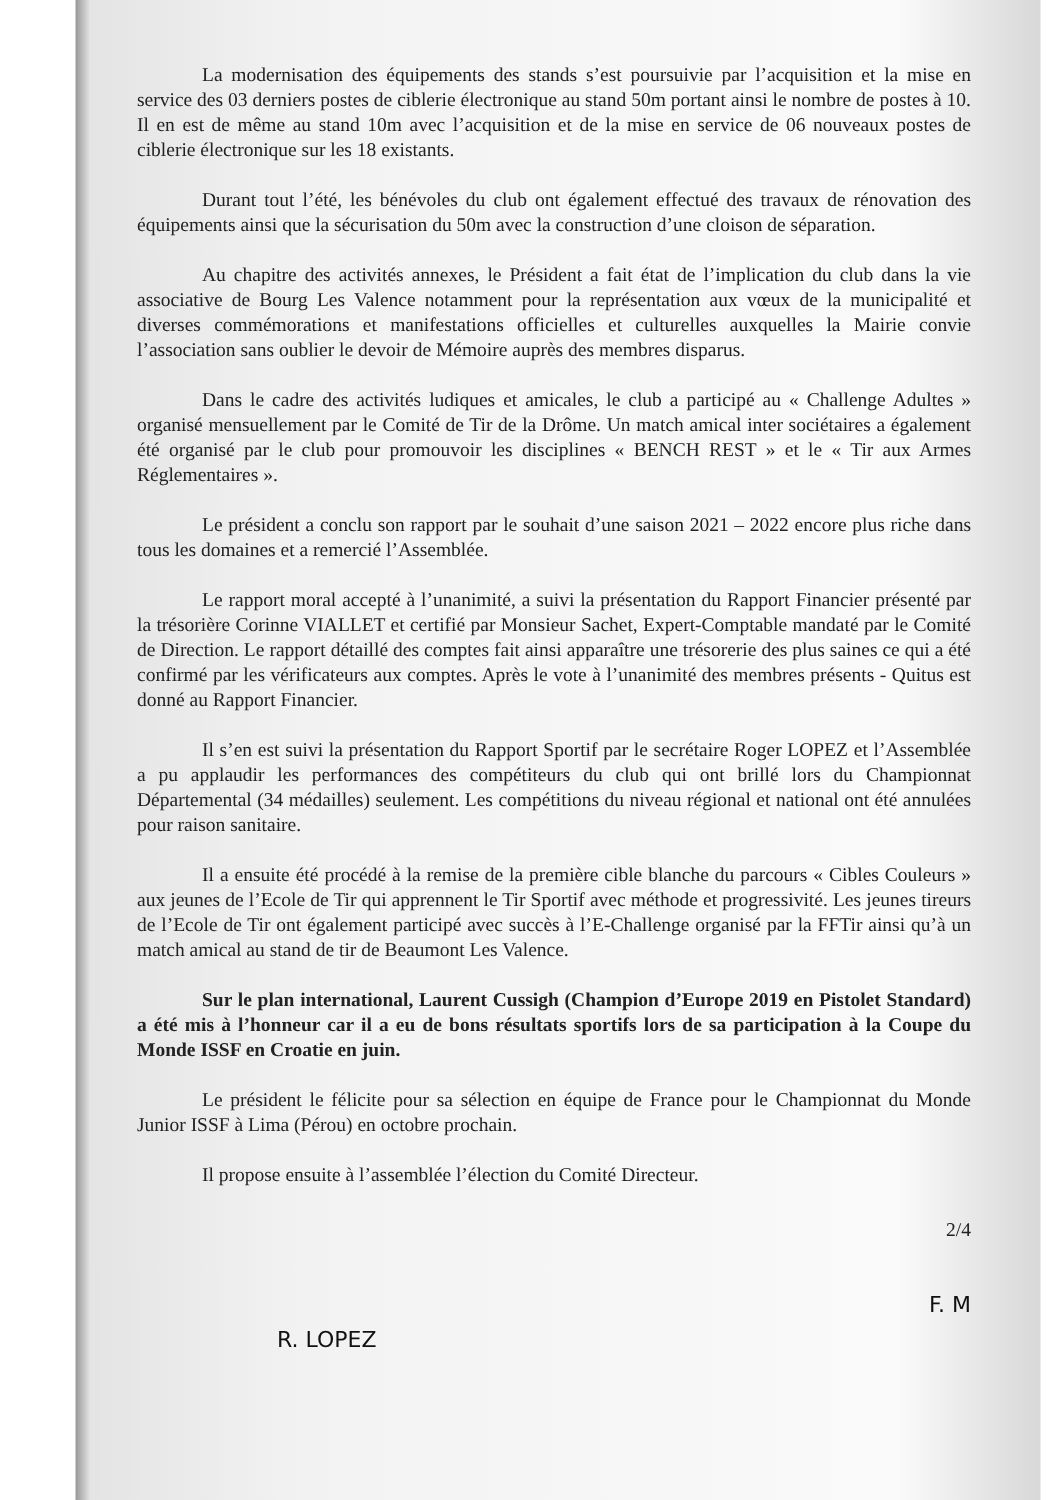La modernisation des équipements des stands s’est poursuivie par l’acquisition et la mise en service des 03 derniers postes de ciblerie électronique au stand 50m portant ainsi le nombre de postes à 10. Il en est de même au stand 10m avec l’acquisition et de la mise en service de 06 nouveaux postes de ciblerie électronique sur les 18 existants.
Durant tout l’été, les bénévoles du club ont également effectué des travaux de rénovation des équipements ainsi que la sécurisation du 50m avec la construction d’une cloison de séparation.
Au chapitre des activités annexes, le Président a fait état de l’implication du club dans la vie associative de Bourg Les Valence notamment pour la représentation aux vœux de la municipalité et diverses commémorations et manifestations officielles et culturelles auxquelles la Mairie convie l’association sans oublier le devoir de Mémoire auprès des membres disparus.
Dans le cadre des activités ludiques et amicales, le club a participé au « Challenge Adultes » organisé mensuellement par le Comité de Tir de la Drôme. Un match amical inter sociétaires a également été organisé par le club pour promouvoir les disciplines « BENCH REST » et le « Tir aux Armes Réglementaires ».
Le président a conclu son rapport par le souhait d’une saison 2021 – 2022 encore plus riche dans tous les domaines et a remercié l’Assemblée.
Le rapport moral accepté à l’unanimité, a suivi la présentation du Rapport Financier présenté par la trésorière Corinne VIALLET et certifié par Monsieur Sachet, Expert-Comptable mandaté par le Comité de Direction. Le rapport détaillé des comptes fait ainsi apparaître une trésorerie des plus saines ce qui a été confirmé par les vérificateurs aux comptes. Après le vote à l’unanimité des membres présents - Quitus est donné au Rapport Financier.
Il s’en est suivi la présentation du Rapport Sportif par le secrétaire Roger LOPEZ et l’Assemblée a pu applaudir les performances des compétiteurs du club qui ont brillé lors du Championnat Départemental (34 médailles) seulement. Les compétitions du niveau régional et national ont été annulées pour raison sanitaire.
Il a ensuite été procédé à la remise de la première cible blanche du parcours « Cibles Couleurs » aux jeunes de l’Ecole de Tir qui apprennent le Tir Sportif avec méthode et progressivité. Les jeunes tireurs de l’Ecole de Tir ont également participé avec succès à l’E-Challenge organisé par la FFTir ainsi qu’à un match amical au stand de tir de Beaumont Les Valence.
Sur le plan international, Laurent Cussigh (Champion d’Europe 2019 en Pistolet Standard) a été mis à l’honneur car il a eu de bons résultats sportifs lors de sa participation à la Coupe du Monde ISSF en Croatie en juin.
Le président le félicite pour sa sélection en équipe de France pour le Championnat du Monde Junior ISSF à Lima (Pérou) en octobre prochain.
Il propose ensuite à l’assemblée l’élection du Comité Directeur.
R. LOPEZ
2/4
F. M